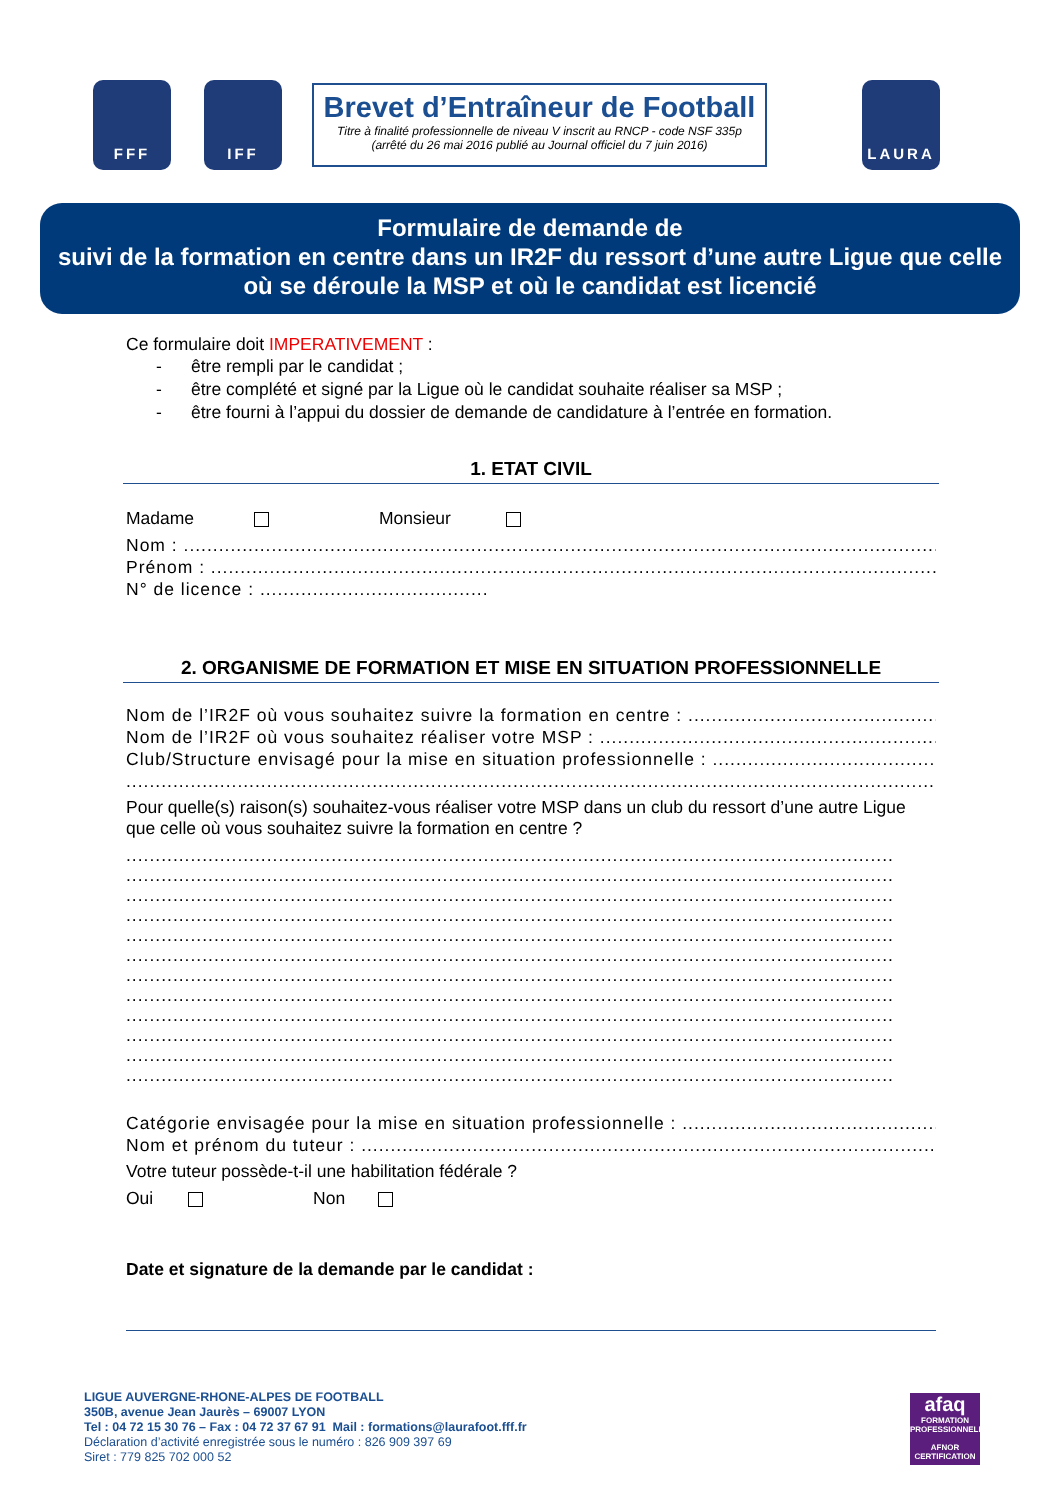FFF IFF
Brevet d’Entraîneur de Football
Titre à finalité professionnelle de niveau V inscrit au RNCP - code NSF 335p
(arrêté du 26 mai 2016 publié au Journal officiel du 7 juin 2016)
LAURA
Formulaire de demande de
suivi de la formation en centre dans un IR2F du ressort d’une autre Ligue que celle où se déroule la MSP et où le candidat est licencié
Ce formulaire doit IMPERATIVEMENT :
- être rempli par le candidat ;
- être complété et signé par la Ligue où le candidat souhaite réaliser sa MSP ;
- être fourni à l’appui du dossier de demande de candidature à l’entrée en formation.
1. ETAT CIVIL
Madame Monsieur
Nom : ..............................................................................................................................................
Prénom : ...........................................................................................................................................
N° de licence : .......................................
2. ORGANISME DE FORMATION ET MISE EN SITUATION PROFESSIONNELLE
Nom de l’IR2F où vous souhaitez suivre la formation en centre : ..................................................................
Nom de l’IR2F où vous souhaitez réaliser votre MSP : ...............................................................
Club/Structure envisagé pour la mise en situation professionnelle : .......................................................
.......................................................................................................................................................................
Pour quelle(s) raison(s) souhaitez-vous réaliser votre MSP dans un club du ressort d’une autre Ligue que celle où vous souhaitez suivre la formation en centre ?
...................................................................................................................................
...................................................................................................................................
...................................................................................................................................
...................................................................................................................................
...................................................................................................................................
...................................................................................................................................
...................................................................................................................................
...................................................................................................................................
...................................................................................................................................
...................................................................................................................................
...................................................................................................................................
...................................................................................................................................
Catégorie envisagée pour la mise en situation professionnelle : ..................................................................
Nom et prénom du tuteur : ..................................................................................................................................
Votre tuteur possède-t-il une habilitation fédérale ?
Oui Non
Date et signature de la demande par le candidat :
LIGUE AUVERGNE-RHONE-ALPES DE FOOTBALL
350B, avenue Jean Jaurès – 69007 LYON
Tel : 04 72 15 30 76 – Fax : 04 72 37 67 91 Mail : formations@laurafoot.fff.fr
Déclaration d’activité enregistrée sous le numéro : 826 909 397 69
Siret : 779 825 702 000 52
afaq
FORMATION PROFESSIONNELLE
AFNOR CERTIFICATION